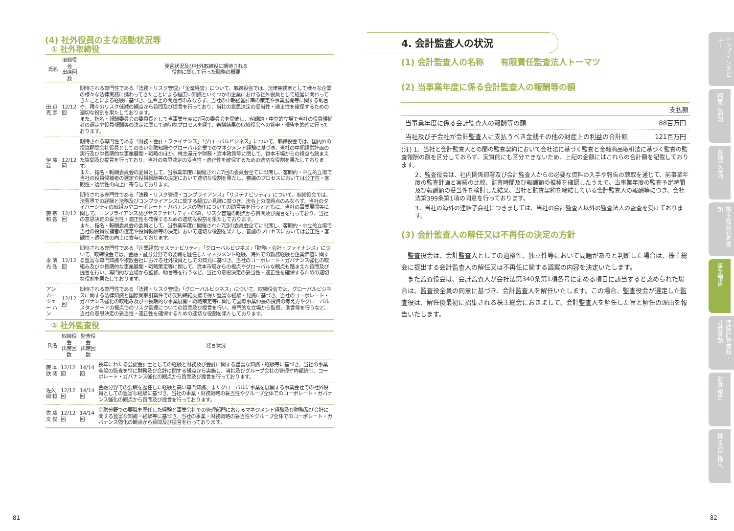(4) 社外役員の主な活動状況等
① 社外取締役
| 氏名 | 取締役会 出席回数 | 発言状況及び社外取締役に期待される 役割に関して行った職務の概要 |
| --- | --- | --- |
| 田 辺 克 彦 | 12/12回 | 期待される専門性である「法務・リスク管理」「企業経営」について、取締役会では、法律実務家として様々な企業の様々な法律実務に携わってきたことによる幅広い知識といくつかの企業における社外役員として経営に関わってきたことによる経験に基づき、法令上の問題点のみならず、当社の中期経営計画の策定や事業展開等に関する助言や、種々のリスク低減の観点から質問及び提言を行っており、当社の意思決定の妥当性・適正性を確保するための適切な役割を果たしております。 また、指名・報酬委員会の委員長として当事業年度に7回の委員会を開催し、客観的・中立的立場で当社の役員候補者の選定や役員報酬等の決定に関して適切なプロセスを経て、審議結果の取締役会への答申・報告を的確に行っております。 |
| 伊 藤 武 | 12/12回 | 期待される専門性である「財務・会計・ファイナンス」「グローバルビジネス」について、取締役会では、国内外の投資顧問会社役員としての高い金融知識やグローバル企業でのマネジメント経験に基づき、当社の中期経営計画の実行及び中長期的な事業展開・戦略のほか、株主還元や財務・資本政策等に関して、資本市場からの視点も踏まえた質問及び提言を行っており、当社の意思決定の妥当性・適正性を確保するための適切な役割を果たしております。 また、指名・報酬委員会の委員として、当事業年度に開催された7回の委員会全てに出席し、客観的・中立的立場で当社の役員候補者の選定や役員報酬等の決定において適切な役割を果たし、審議のプロセスにおいては公正性・客観性・透明性の向上に寄与しております。 |
| 藤 宗 和 香 | 12/12回 | 期待される専門性である「法務・リスク管理・コンプライアンス」「サステナビリティ」について、取締役会では、法曹界での経験と法務及びコンプライアンスに関する幅広い見識に基づき、法令上の問題点のみならず、当社のダイバーシティの取組みやコーポレート・ガバナンスの強化についての助言等を行うとともに、当社の事業展開等に関して、コンプライアンス及びサステナビリティ・CSR、リスク管理の観点から質問及び提言を行っており、当社の意思決定の妥当性・適正性を確保するための適切な役割を果たしております。 また、指名・報酬委員会の委員として、当事業年度に開催された7回の委員会全てに出席し、客観的・中立的立場で当社の役員候補者の選定や役員報酬等の決定において適切な役割を果たし、審議のプロセスにおいては公正性・客観性・透明性の向上に寄与しております。 |
| 永 濱 光 弘 | 12/12回 | 期待される専門性である「企業経営/サステナビリティ」「グローバルビジネス」「財務・会計・ファイナンス」について、取締役会では、金融・証券分野での要職を歴任したマネジメント経験、海外での勤務経験と企業価値に関する豊富な専門知識や複数会社における社外役員としての知見に基づき、当社のコーポレート・ガバナンス強化の取組み及び中長期的な事業展開・戦略策定等に関して、資本市場からの視点やグローバルな観点も踏まえた質問及び提言を行い、専門的な立場から監督、助言等を行うなど、当社の意思決定の妥当性・適正性を確保するための適切な役割を果たしております。 |
| アン カー ツェー ハン | 12/12回 | 期待される専門性である「法務・リスク管理」「グローバルビジネス」について、取締役会では、グローバルビジネスに関する法律知識と国際間取引案件での契約締結支援で得た豊富な経験・見識に基づき、当社のコーポレート・ガバナンス強化の取組み及び中長期的な事業展開・戦略策定等に関して国際事業伸長の投資の考え方やグローバルスタンダードの視点でのリスク管理についての質問及び提言を行い、専門的な立場から監督、助言等を行うなど、当社の意思決定の妥当性・適正性を確保するための適切な役割を果たしております。 |
② 社外監査役
| 氏名 | 取締役会 出席回数 | 監査役会 出席回数 | 発言状況 |
| --- | --- | --- | --- |
| 藤 本 欣 哉 | 12/12回 | 14/14回 | 長年にわたる公認会計士としての経験と財務及び会計に関する豊富な知識・経験等に基づき、当社の事業全般の監査を特に財務及び会計に関する観点から実施し、当社及びグループ会社の管理や内部統制、コーポレート・ガバナンス強化の観点から質問及び提言を行っております。 |
| 佐久間 稔 | 12/12回 | 14/14回 | 金融分野での要職を歴任した経験と高い専門知識、またグローバルに事業を展開する事業会社での社外役員としての豊富な経験に基づき、当社の事業・財務戦略の妥当性やグループ全体でのコーポレート・ガバナンス強化の観点から質問及び提言を行っております。 |
| 佐 藤 文 俊 | 12/12回 | 14/14回 | 金融分野での要職を歴任した経験と事業会社での管理部門におけるマネジメント経験及び財務及び会計に関する豊富な知識・経験等に基づき、当社の事業・財務戦略の妥当性やグループ全体でのコーポレート・ガバナンス強化の観点から質問及び提言を行っております。 |
4. 会計監査人の状況
(1) 会計監査人の名称　　有限責任監査法人トーマツ
(2) 当事業年度に係る会計監査人の報酬等の額
| | 支払額 |
| --- | --- |
| 当事業年度に係る会計監査人の報酬等の額 | 88百万円 |
| 当社及び子会社が会計監査人に支払うべき金銭その他の財産上の利益の合計額 | 121百万円 |
(注) 1．当社と会計監査人との間の監査契約において会社法に基づく監査と金融商品取引法に基づく監査の監査報酬の額を区分しておらず、実質的にも区分できないため、上記の金額にはこれらの合計額を記載しております。
2．監査役会は、社内関係部署及び会計監査人からの必要な資料の入手や報告の聴取を通じて、前事業年度の監査計画と実績の比較、監査時間及び報酬額の推移を確認したうえで、当事業年度の監査予定時間及び報酬額の妥当性を検討した結果、当社と監査契約を締結している会計監査人の報酬等につき、会社法第399条第1項の同意を行っております。
3．当社の海外の連結子会社につきましては、当社の会計監査人以外の監査法人の監査を受けております。
(3) 会計監査人の解任又は不再任の決定の方針
　監査役会は、会計監査人としての適格性、独立性等において問題があると判断した場合は、株主総会に提出する会計監査人の解任又は不再任に関する議案の内容を決定いたします。
　また監査役会は、会計監査人が会社法第340条第1項各号に定める項目に該当すると認められた場合は、監査役全員の同意に基づき、会計監査人を解任いたします。この場合、監査役会が選定した監査役は、解任後最初に招集される株主総会におきまして、会計監査人を解任した旨と解任の理由を報告いたします。
トップインタビュー
招集ご通知
各種ご案内
株主総会参考書類
事業報告
連結計算書類・計算書類
監査報告
株主の皆様へ
81 82